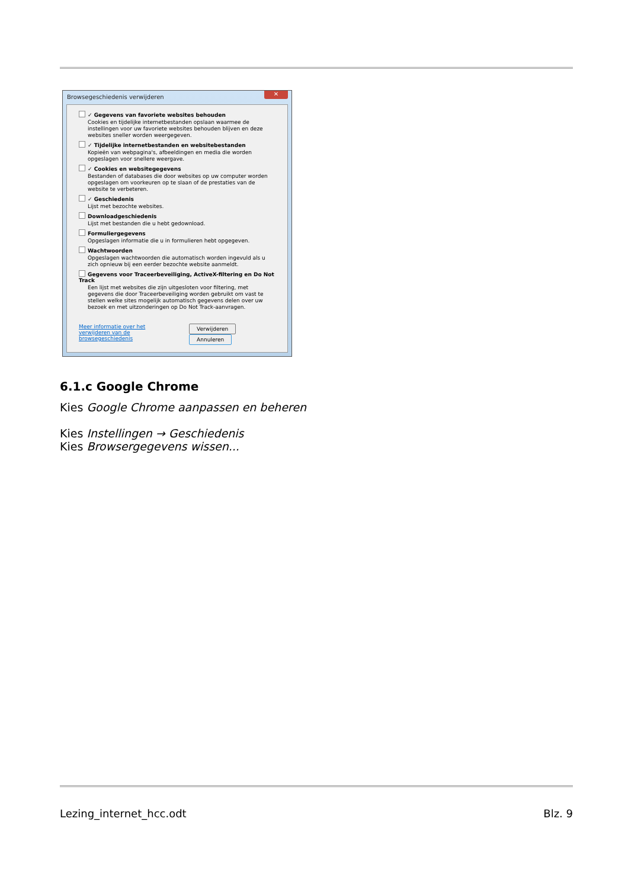Browsegeschiedenis verwijderen
✕
✓ Gegevens van favoriete websites behouden
Cookies en tijdelijke internetbestanden opslaan waarmee de instellingen voor uw favoriete websites behouden blijven en deze websites sneller worden weergegeven.
✓ Tijdelijke internetbestanden en websitebestanden
Kopieën van webpagina's, afbeeldingen en media die worden opgeslagen voor snellere weergave.
✓ Cookies en websitegegevens
Bestanden of databases die door websites op uw computer worden opgeslagen om voorkeuren op te slaan of de prestaties van de website te verbeteren.
✓ Geschiedenis
Lijst met bezochte websites.
Downloadgeschiedenis
Lijst met bestanden die u hebt gedownload.
Formuliergegevens
Opgeslagen informatie die u in formulieren hebt opgegeven.
Wachtwoorden
Opgeslagen wachtwoorden die automatisch worden ingevuld als u zich opnieuw bij een eerder bezochte website aanmeldt.
Gegevens voor Traceerbeveiliging, ActiveX-filtering en Do Not Track
Een lijst met websites die zijn uitgesloten voor filtering, met gegevens die door Traceerbeveiliging worden gebruikt om vast te stellen welke sites mogelijk automatisch gegevens delen over uw bezoek en met uitzonderingen op Do Not Track-aanvragen.
Meer informatie over het verwijderen van de browsegeschiedenis
Verwijderen Annuleren
6.1.c Google Chrome
Kies Google Chrome aanpassen en beheren
Kies Instellingen → Geschiedenis
Kies Browsergegevens wissen...
Lezing_internet_hcc.odt Blz. 9